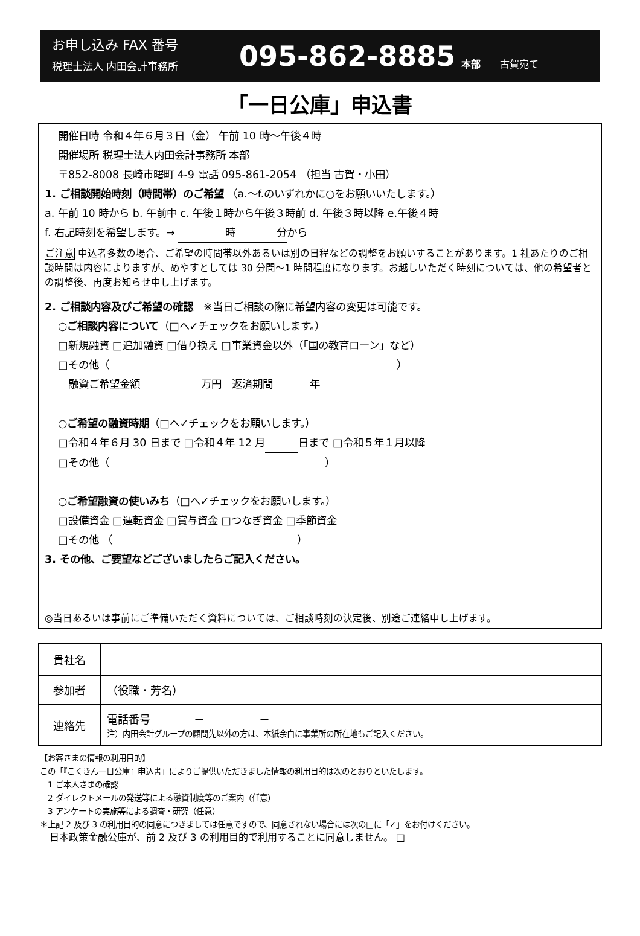お申し込み FAX 番号
税理士法人 内田会計事務所
095-862-8885
本部　　古賀宛て
「一日公庫」申込書
開催日時 令和４年６月３日（金） 午前 10 時～午後４時
開催場所 税理士法人内田会計事務所 本部
〒852-8008 長崎市曙町 4-9 電話 095-861-2054 （担当 古賀・小田）
1. ご相談開始時刻（時間帯）のご希望 （a.～f.のいずれかに○をお願いいたします。）
a. 午前 10 時から b. 午前中 c. 午後１時から午後３時前 d. 午後３時以降 e.午後４時
f. 右記時刻を希望します。→ 時　　　　分 から
ご注意 申込者多数の場合、ご希望の時間帯以外あるいは別の日程などの調整をお願いすることがあります。1 社あたりのご相談時間は内容によりますが、めやすとしては 30 分間～1 時間程度になります。お越しいただく時刻については、他の希望者との調整後、再度お知らせ申し上げます。
2. ご相談内容及びご希望の確認　※当日ご相談の際に希望内容の変更は可能です。
○ご相談内容について（□へ✓チェックをお願いします。）
□新規融資 □追加融資 □借り換え □事業資金以外（「国の教育ローン」など）
□その他（　　　　　　　　　　　　　　　　　　　　　　　　　　　　）
　融資ご希望金額 万円　返済期間 年
○ご希望の融資時期（□へ✓チェックをお願いします。）
□令和４年６月 30 日まで □令和４年 12 月 日まで □令和５年１月以降
□その他（　　　　　　　　　　　　　　　　　　　　　）
○ご希望融資の使いみち（□へ✓チェックをお願いします。）
□設備資金 □運転資金 □賞与資金 □つなぎ資金 □季節資金
□その他 （　　　　　　　　　　　　　　　　　　）
3. その他、ご要望などございましたらご記入ください。
◎当日あるいは事前にご準備いただく資料については、ご相談時刻の決定後、別途ご連絡申し上げます。
| 貴社名 | |
| 参加者 | （役職・芳名） |
| 連絡先 | 電話番号 － － 注）内田会計グループの顧問先以外の方は、本紙余白に事業所の所在地もご記入ください。 |
【お客さまの情報の利用目的】
この「『こくきん一日公庫』申込書」によりご提供いただきました情報の利用目的は次のとおりといたします。
　1 ご本人さまの確認
　2 ダイレクトメールの発送等による融資制度等のご案内（任意）
　3 アンケートの実施等による調査・研究（任意）
＊上記 2 及び 3 の利用目的の同意につきましては任意ですので、同意されない場合には次の□に「✓」をお付けください。
　日本政策金融公庫が、前 2 及び 3 の利用目的で利用することに同意しません。 □